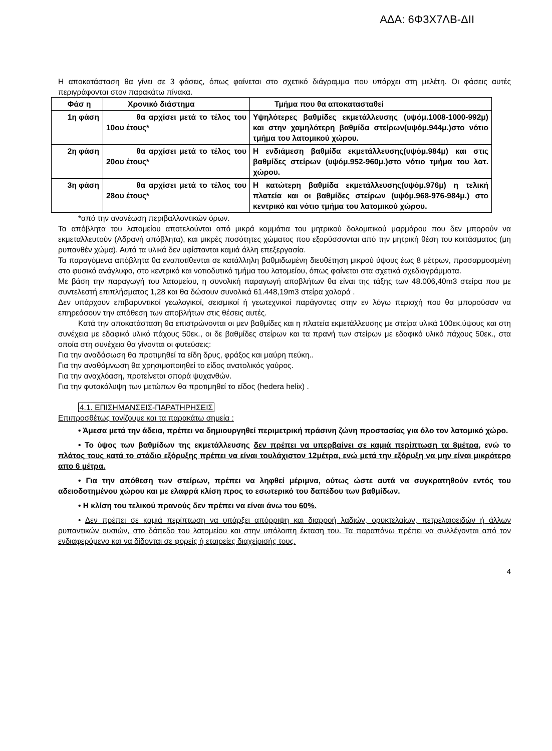ΑΔΑ: 6Φ3Χ7ΛΒ-ΔΙΙ
Η αποκατάσταση θα γίνει σε 3 φάσεις, όπως φαίνεται στο σχετικό διάγραμμα που υπάρχει στη μελέτη. Οι φάσεις αυτές περιγράφονται στον παρακάτω πίνακα.
| Φάσ η | Χρονικό διάστημα | Τμήμα που θα αποκατασταθεί |
| --- | --- | --- |
| 1η φάση | θα αρχίσει μετά το τέλος του 10ου έτους* | Υψηλότερες βαθμίδες εκμετάλλευσης (υψόμ.1008-1000-992μ) και στην χαμηλότερη βαθμίδα στείρων(υψόμ.944μ.)στο νότιο τμήμα του λατομικού χώρου. |
| 2η φάση | θα αρχίσει μετά το τέλος του 20ου έτους* | Η ενδιάμεση βαθμίδα εκμετάλλευσης(υψόμ.984μ) και στις βαθμίδες στείρων (υψόμ.952-960μ.)στο νότιο τμήμα του λατ. χώρου. |
| 3η φάση | θα αρχίσει μετά το τέλος του 28ου έτους* | Η κατώτερη βαθμίδα εκμετάλλευσης(υψόμ.976μ) η τελική πλατεία και οι βαθμίδες στείρων (υψόμ.968-976-984μ.) στο κεντρικό και νότιο τμήμα του λατομικού χώρου. |
*από την ανανέωση περιβαλλοντικών όρων.
Τα απόβλητα του λατομείου αποτελούνται από μικρά κομμάτια του μητρικού δολομιτικού μαρμάρου που δεν μπορούν να εκμεταλλευτούν (Αδρανή απόβλητα), και μικρές ποσότητες χώματος που εξορύσσονται από την μητρική θέση του κοιτάσματος (μη ρυπανθέν χώμα). Αυτά τα υλικά δεν υφίστανται καμιά άλλη επεξεργασία.
Τα παραγόμενα απόβλητα θα εναποτίθενται σε κατάλληλη βαθμιδωμένη διευθέτηση μικρού ύψους έως 8 μέτρων, προσαρμοσμένη στο φυσικό ανάγλυφο, στο κεντρικό και νοτιοδυτικό τμήμα του λατομείου, όπως φαίνεται στα σχετικά σχεδιαγράμματα.
Με βάση την παραγωγή του λατομείου, η συνολική παραγωγή αποβλήτων θα είναι της τάξης των 48.006,40m3 στείρα που με συντελεστή επιπλήσματος 1,28 και θα δώσουν συνολικά 61.448,19m3 στείρα χαλαρά .
Δεν υπάρχουν επιβαρυντικοί γεωλογικοί, σεισμικοί ή γεωτεχνικοί παράγοντες στην εν λόγω περιοχή που θα μπορούσαν να επηρεάσουν την απόθεση των αποβλήτων στις θέσεις αυτές.
Κατά την αποκατάσταση θα επιστρώνονται οι μεν βαθμίδες και η πλατεία εκμετάλλευσης με στείρα υλικά 100εκ.ύψους και στη συνέχεια με εδαφικό υλικό πάχους 50εκ., οι δε βαθμίδες στείρων και τα πρανή των στείρων με εδαφικό υλικό πάχους 50εκ., στα οποία στη συνέχεια θα γίνονται οι φυτεύσεις:
Για την αναδάσωση θα προτιμηθεί τα είδη δρυς, φράξος και μαύρη πεύκη..
Για την αναθάμνωση θα χρησιμοποιηθεί το είδος ανατολικός γαύρος.
Για την αναχλόαση, προτείνεται σπορά ψυχανθών.
Για την φυτοκάλυψη των μετώπων θα προτιμηθεί το είδος (hedera helix) .
4.1. ΕΠΙΣΗΜΑΝΣΕΙΣ-ΠΑΡΑΤΗΡΗΣΕΙΣ
Επιπροσθέτως τονίζουμε και τα παρακάτω σημεία :
• Άμεσα μετά την άδεια, πρέπει να δημιουργηθεί περιμετρική πράσινη ζώνη προστασίας για όλο τον λατομικό χώρο.
• Το ύψος των βαθμίδων της εκμετάλλευσης δεν πρέπει να υπερβαίνει σε καμιά περίπτωση τα 8μέτρα, ενώ το πλάτος τους κατά το στάδιο εξόρυξης πρέπει να είναι τουλάχιστον 12μέτρα, ενώ μετά την εξόρυξη να μην είναι μικρότερο απο 6 μέτρα.
• Για την απόθεση των στείρων, πρέπει να ληφθεί μέριμνα, ούτως ώστε αυτά να συγκρατηθούν εντός του αδειοδοτημένου χώρου και με ελαφρά κλίση προς το εσωτερικό του δαπέδου των βαθμίδων.
• Η κλίση του τελικού πρανούς δεν πρέπει να είναι άνω του 60%.
• Δεν πρέπει σε καμιά περίπτωση να υπάρξει απόρριψη και διαρροή λαδιών, ορυκτελαίων, πετρελαιοειδών ή άλλων ρυπαντικών ουσιών, στο δάπεδο του λατομείου και στην υπόλοιπη έκταση του. Τα παραπάνω πρέπει να συλλέγονται από τον ενδιαφερόμενο και να δίδονται σε φορείς ή εταιρείες διαχείρισής τους.
4